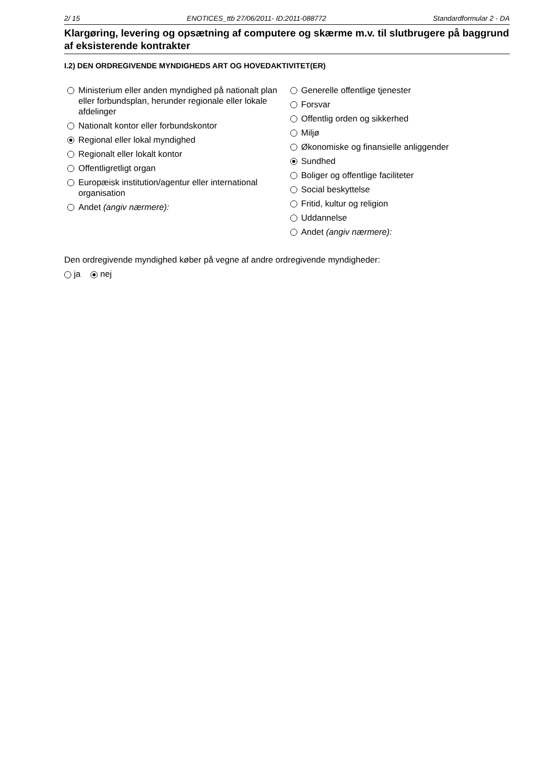2/ 15 ENOTICES_ttb 27/06/2011- ID:2011-088772 Standardformular 2 - DA
Klargøring, levering og opsætning af computere og skærme m.v. til slutbrugere på baggrund af eksisterende kontrakter
I.2) DEN ORDREGIVENDE MYNDIGHEDS ART OG HOVEDAKTIVITET(ER)
Ministerium eller anden myndighed på nationalt plan eller forbundsplan, herunder regionale eller lokale afdelinger
Nationalt kontor eller forbundskontor
Regional eller lokal myndighed
Regionalt eller lokalt kontor
Offentligretligt organ
Europæisk institution/agentur eller international organisation
Andet (angiv nærmere):
Generelle offentlige tjenester
Forsvar
Offentlig orden og sikkerhed
Miljø
Økonomiske og finansielle anliggender
Sundhed
Boliger og offentlige faciliteter
Social beskyttelse
Fritid, kultur og religion
Uddannelse
Andet (angiv nærmere):
Den ordregivende myndighed køber på vegne af andre ordregivende myndigheder:
ja nej